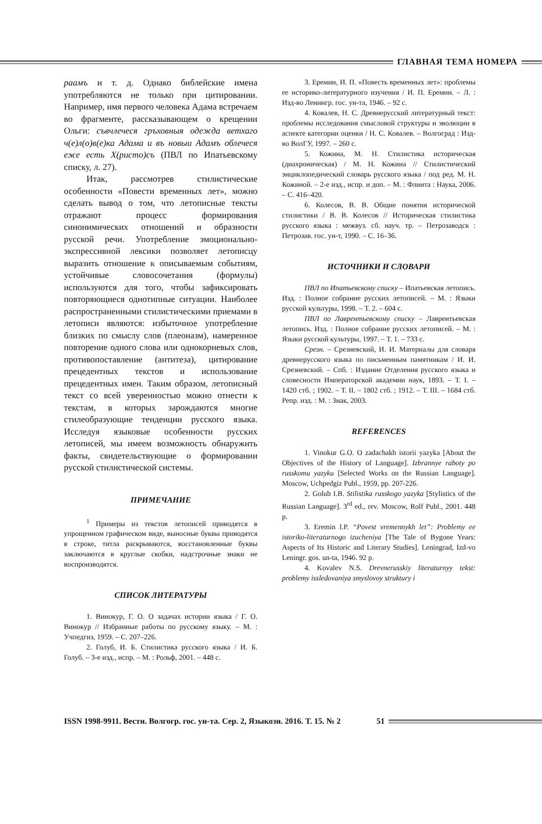ГЛАВНАЯ ТЕМА НОМЕРА
раамъ и т. д. Однако библейские имена употребляются не только при цитировании. Например, имя первого человека Адама встречаем во фрагменте, рассказывающем о крещении Ольги: съвчлечеся гръховныя одежда ветхаго ч(е)л(о)в(е)ка Адама и въ новыи Адамъ облечеся еже есть Х(ристо)съ (ПВЛ по Ипатьевскому списку, л. 27).
Итак, рассмотрев стилистические особенности «Повести временных лет», можно сделать вывод о том, что летописные тексты отражают процесс формирования синонимических отношений и образности русской речи. Употребление эмоционально-экспрессивной лексики позволяет летописцу выразить отношение к описываемым событиям, устойчивые словосочетания (формулы) используются для того, чтобы зафиксировать повторяющиеся однотипные ситуации. Наиболее распространенными стилистическими приемами в летописи являются: избыточное употребление близких по смыслу слов (плеоназм), намеренное повторение одного слова или однокорневых слов, противопоставление (антитеза), цитирование прецедентных текстов и использование прецедентных имен. Таким образом, летописный текст со всей уверенностью можно отнести к текстам, в которых зарождаются многие стилеобразующие тенденции русского языка. Исследуя языковые особенности русских летописей, мы имеем возможность обнаружить факты, свидетельствующие о формировании русской стилистической системы.
ПРИМЕЧАНИЕ
<sup>1</sup> Примеры из текстов летописей приводятся в упрощенном графическом виде, выносные буквы приводятся в строке, титла раскрываются, восстановленные буквы заключаются в круглые скобки, надстрочные знаки не воспроизводятся.
СПИСОК ЛИТЕРАТУРЫ
1. Винокур, Г. О. О задачах истории языка / Г. О. Винокур // Избранные работы по русскому языку. – М. : Учпедгиз, 1959. – С. 207–226.
2. Голуб, И. Б. Стилистика русского языка / И. Б. Голуб. – 3-е изд., испр. – М. : Рольф, 2001. – 448 с.
3. Еремин, И. П. «Повесть временных лет»: проблемы ее историко-литературного изучения / И. П. Еремин. – Л. : Изд-во Ленингр. гос. ун-та, 1946. – 92 с.
4. Ковалев, Н. С. Древнерусский литературный текст: проблемы исследования смысловой структуры и эволюции в аспекте категории оценки / Н. С. Ковалев. – Волгоград : Изд-во ВолГУ, 1997. – 260 с.
5. Кожина, М. Н. Стилистика историческая (диахроническая) / М. Н. Кожина // Стилистический энциклопедический словарь русского языка / под ред. М. Н. Кожиной. – 2-е изд., испр. и доп. – М. : Флинта : Наука, 2006. – С. 416–420.
6. Колесов, В. В. Общие понятия исторической стилистики / В. В. Колесов // Историческая стилистика русского языка : межвуз. сб. науч. тр. – Петрозаводск : Петрозав. гос. ун-т, 1990. – С. 16–36.
ИСТОЧНИКИ И СЛОВАРИ
ПВЛ по Ипатьевскому списку – Ипатьевская летопись. Изд. : Полное собрание русских летописей. – М. : Языки русской культуры, 1998. – Т. 2. – 604 с.
ПВЛ по Лаврентьевскому списку – Лаврентьевская летопись. Изд. : Полное собрание русских летописей. – М. : Языки русской культуры, 1997. – Т. 1. – 733 с.
Срезн. – Срезневский, И. И. Материалы для словаря древнерусского языка по письменным памятникам / И. И. Срезневский. – Спб. : Издание Отделения русского языка и словесности Императорской академии наук, 1893. – Т. I. – 1420 стб. ; 1902. – Т. II. – 1802 стб. ; 1912. – Т. III. – 1684 стб. Репр. изд. : М. : Знак, 2003.
REFERENCES
1. Vinokur G.O. O zadachakh istorii yazyka [About the Objectives of the History of Language]. Izbrannye raboty po russkomu yazyku [Selected Works on the Russian Language]. Moscow, Uchpedgiz Publ., 1959, pp. 207-226.
2. Golub I.B. Stilistika russkogo yazyka [Stylistics of the Russian Language]. 3<sup>rd</sup> ed., rev. Moscow, Rolf Publ., 2001. 448 p.
3. Eremin I.P. “Povest vremennykh let”: Problemy ee istoriko-literaturnogo izucheniya [The Tale of Bygone Years: Aspects of Its Historic and Literary Studies]. Leningrad, Izd-vo Leningr. gos. un-ta, 1946. 92 p.
4. Kovalev N.S. Drevnerusskiy literaturnyy tekst: problemy issledovaniya smyslovoy struktury i
ISSN 1998-9911. Вестн. Волгогр. гос. ун-та. Сер. 2, Языкозн. 2016. Т. 15. № 2 51